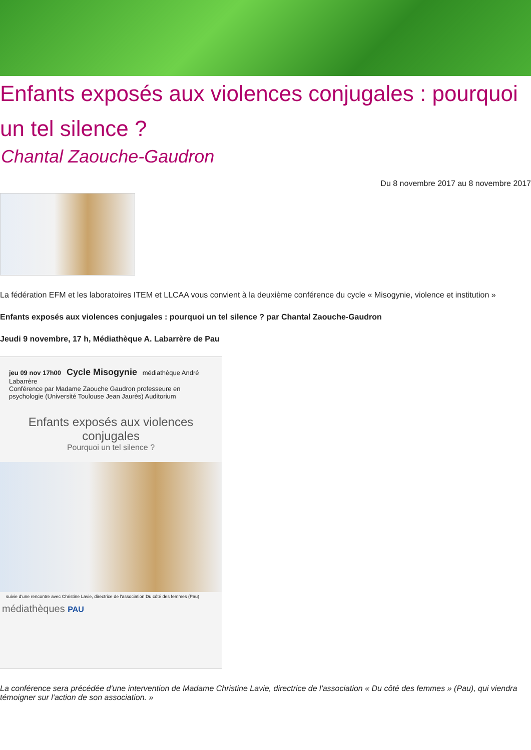Enfants exposés aux violences conjugales : pourquoi un tel silence ?
Chantal Zaouche-Gaudron
Du 8 novembre 2017 au 8 novembre 2017
La fédération EFM et les laboratoires ITEM et LLCAA vous convient à la deuxième conférence du cycle « Misogynie, violence et institution »
Enfants exposés aux violences conjugales : pourquoi un tel silence ? par Chantal Zaouche-Gaudron
Jeudi 9 novembre, 17 h, Médiathèque A. Labarrère de Pau
jeu 09 nov 17h00 Cycle Misogynie médiathèque André Labarrère
Conférence par Madame Zaouche Gaudron professeure en psychologie (Université Toulouse Jean Jaurès) Auditorium
Enfants exposés aux violences conjugales
Pourquoi un tel silence ?
suivie d'une rencontre avec Christine Lavie, directrice de l'association Du côté des femmes (Pau)
médiathèques PAU
La conférence sera précédée d'une intervention de Madame Christine Lavie, directrice de l'association « Du côté des femmes » (Pau), qui viendra témoigner sur l'action de son association. »